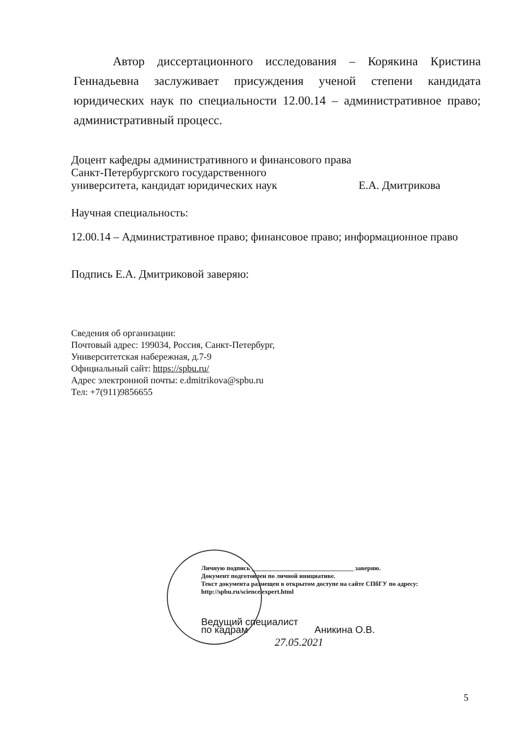Автор диссертационного исследования – Корякина Кристина Геннадьевна заслуживает присуждения ученой степени кандидата юридических наук по специальности 12.00.14 – административное право; административный процесс.
Доцент кафедры административного и финансового права
Санкт-Петербургского государственного
университета, кандидат юридических наук Е.А. Дмитрикова
Научная специальность:
12.00.14 – Административное право; финансовое право; информационное право
Подпись Е.А. Дмитриковой заверяю:
Сведения об организации:
Почтовый адрес: 199034, Россия, Санкт-Петербург,
Университетская набережная, д.7-9
Официальный сайт: https://spbu.ru/
Адрес электронной почты: e.dmitrikova@spbu.ru
Тел: +7(911)9856655
Личную подпись ________________________________ заверяю.
Документ подготовлен по личной инициативе.
Текст документа размещен в открытом доступе на сайте СПбГУ по адресу:
http://spbu.ru/science/expert.html
Ведущий специалист
по кадрам Аникина О.В.
27.05.2021
5